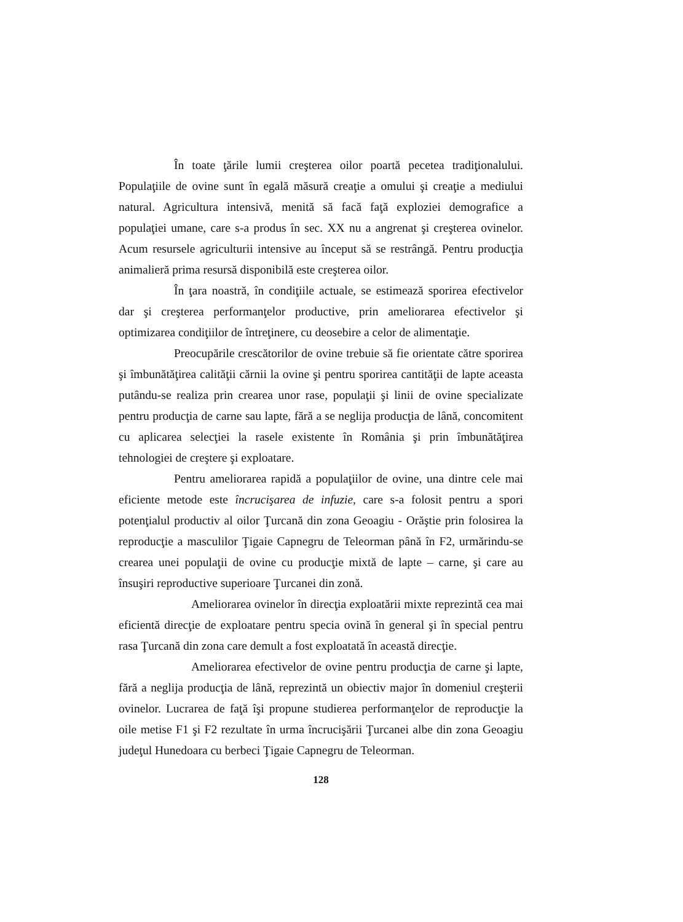În toate ţările lumii creşterea oilor poartă pecetea tradiţionalului. Populaţiile de ovine sunt în egală măsură creaţie a omului şi creaţie a mediului natural. Agricultura intensivă, menită să facă faţă exploziei demografice a populaţiei umane, care s-a produs în sec. XX nu a angrenat şi creşterea ovinelor. Acum resursele agriculturii intensive au început să se restrângă. Pentru producţia animalieră prima resursă disponibilă este creşterea oilor.
În ţara noastră, în condiţiile actuale, se estimează sporirea efectivelor dar şi creşterea performanţelor productive, prin ameliorarea efectivelor şi optimizarea condiţiilor de întreţinere, cu deosebire a celor de alimentaţie.
Preocupările crescătorilor de ovine trebuie să fie orientate către sporirea şi îmbunătăţirea calităţii cărnii la ovine şi pentru sporirea cantităţii de lapte aceasta putându-se realiza prin crearea unor rase, populaţii şi linii de ovine specializate pentru producţia de carne sau lapte, fără a se neglija producţia de lână, concomitent cu aplicarea selecţiei la rasele existente în România şi prin îmbunătăţirea tehnologiei de creştere şi exploatare.
Pentru ameliorarea rapidă a populaţiilor de ovine, una dintre cele mai eficiente metode este încrucişarea de infuzie, care s-a folosit pentru a spori potenţialul productiv al oilor Ţurcană din zona Geoagiu - Orăştie prin folosirea la reproducţie a masculilor Ţigaie Capnegru de Teleorman până în F2, urmărindu-se crearea unei populaţii de ovine cu producţie mixtă de lapte – carne, şi care au însuşiri reproductive superioare Ţurcanei din zonă.
Ameliorarea ovinelor în direcţia exploatării mixte reprezintă cea mai eficientă direcţie de exploatare pentru specia ovină în general şi în special pentru rasa Ţurcană din zona care demult a fost exploatată în această direcţie.
Ameliorarea efectivelor de ovine pentru producţia de carne şi lapte, fără a neglija producţia de lână, reprezintă un obiectiv major în domeniul creşterii ovinelor. Lucrarea de faţă îşi propune studierea performanţelor de reproducţie la oile metise F1 şi F2 rezultate în urma încrucişării Ţurcanei albe din zona Geoagiu judeţul Hunedoara cu berbeci Ţigaie Capnegru de Teleorman.
128